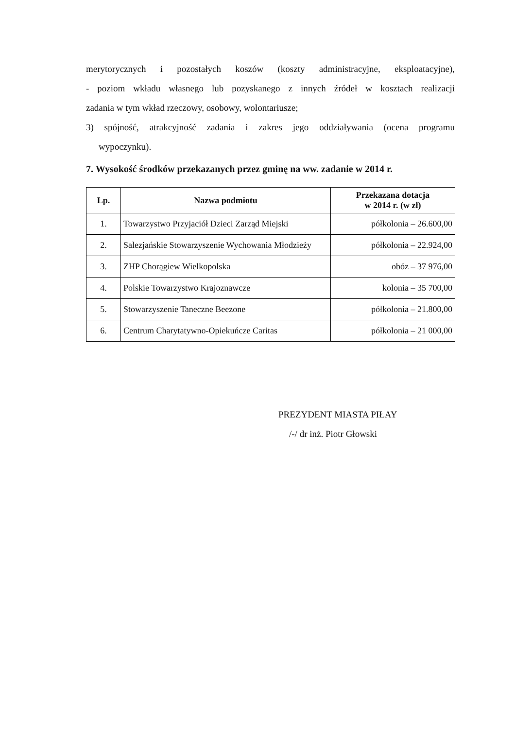merytorycznych i pozostałych koszów (koszty administracyjne, eksploatacyjne),
- poziom wkładu własnego lub pozyskanego z innych źródeł w kosztach realizacji
zadania w tym wkład rzeczowy, osobowy, wolontariusze;
3) spójność, atrakcyjność zadania i zakres jego oddziaływania (ocena programu
wypoczynku).
7. Wysokość środków przekazanych przez gminę na ww. zadanie w 2014 r.
| Lp. | Nazwa podmiotu | Przekazana dotacja w 2014 r. (w zł) |
| --- | --- | --- |
| 1. | Towarzystwo Przyjaciół Dzieci Zarząd Miejski | półkolonia – 26.600,00 |
| 2. | Salezjańskie Stowarzyszenie Wychowania Młodzieży | półkolonia – 22.924,00 |
| 3. | ZHP Chorągiew Wielkopolska | obóz – 37 976,00 |
| 4. | Polskie Towarzystwo Krajoznawcze | kolonia – 35 700,00 |
| 5. | Stowarzyszenie Taneczne Beezone | półkolonia – 21.800,00 |
| 6. | Centrum Charytatywno-Opiekuńcze Caritas | półkolonia – 21 000,00 |
PREZYDENT MIASTA PIŁAY
/-/ dr inż. Piotr Głowski